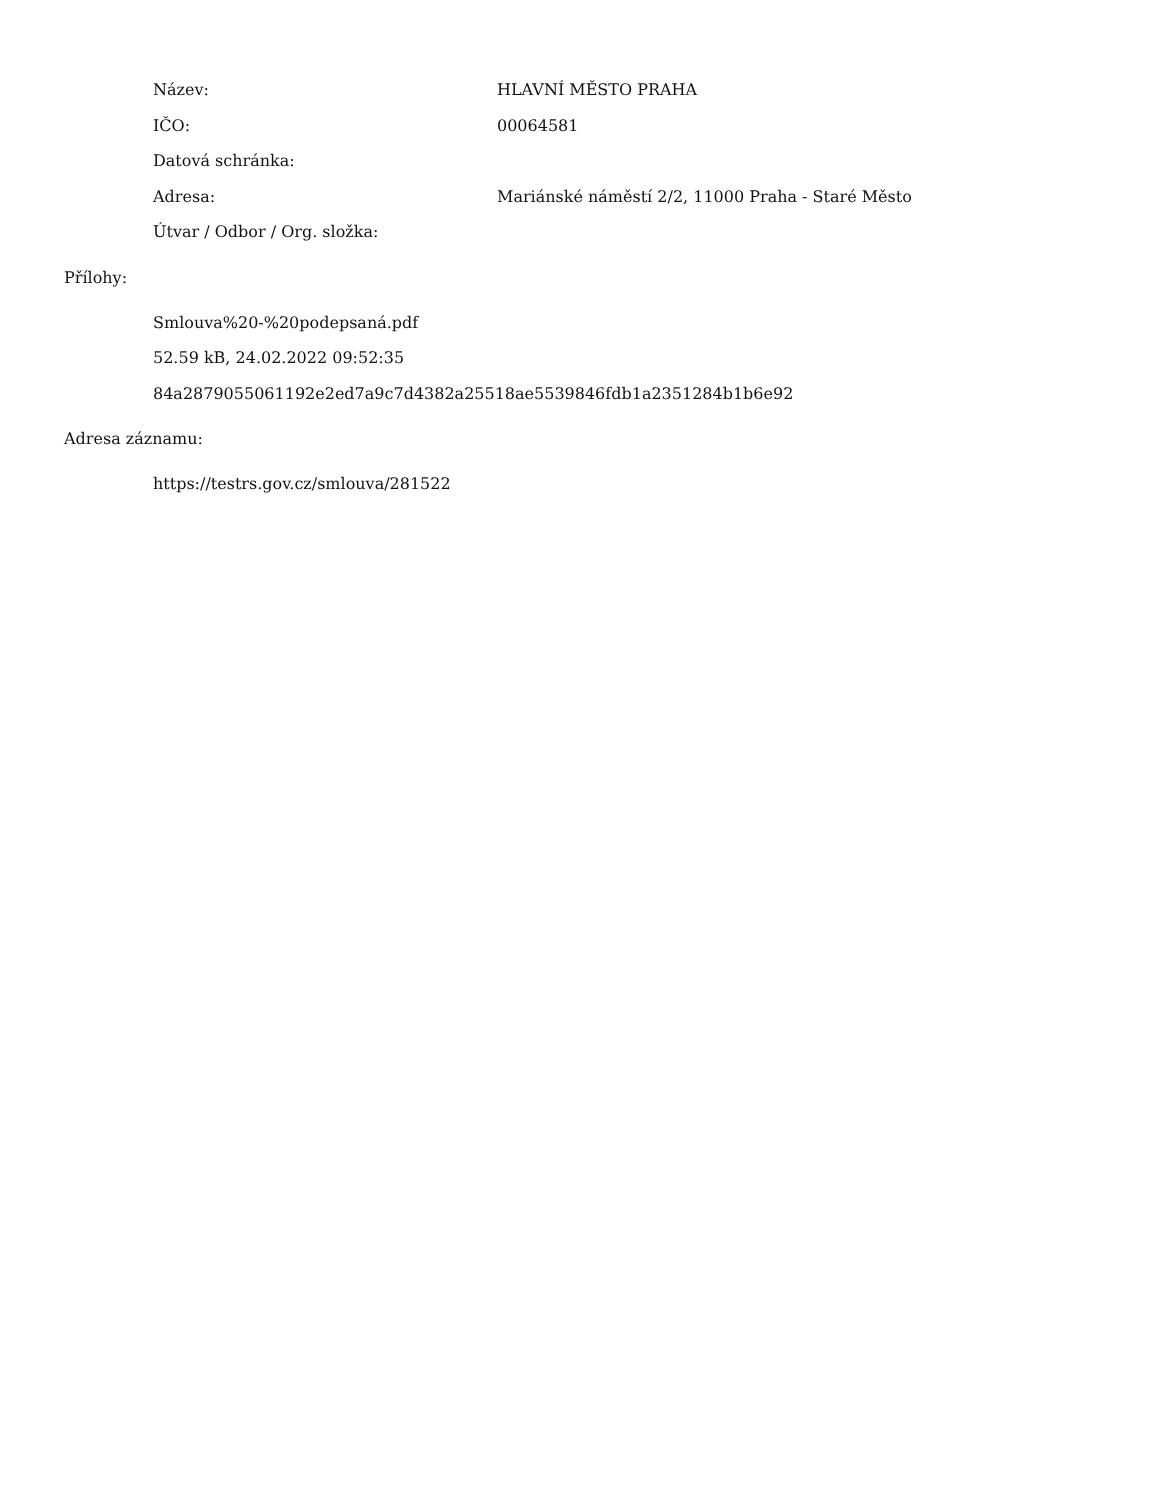| Název: | HLAVNÍ MĚSTO PRAHA |
| IČO: | 00064581 |
| Datová schránka: | |
| Adresa: | Mariánské náměstí 2/2, 11000 Praha - Staré Město |
| Útvar / Odbor / Org. složka: | |
Přílohy:
Smlouva%20-%20podepsaná.pdf
52.59 kB, 24.02.2022 09:52:35
84a2879055061192e2ed7a9c7d4382a25518ae5539846fdb1a2351284b1b6e92
Adresa záznamu:
https://testrs.gov.cz/smlouva/281522